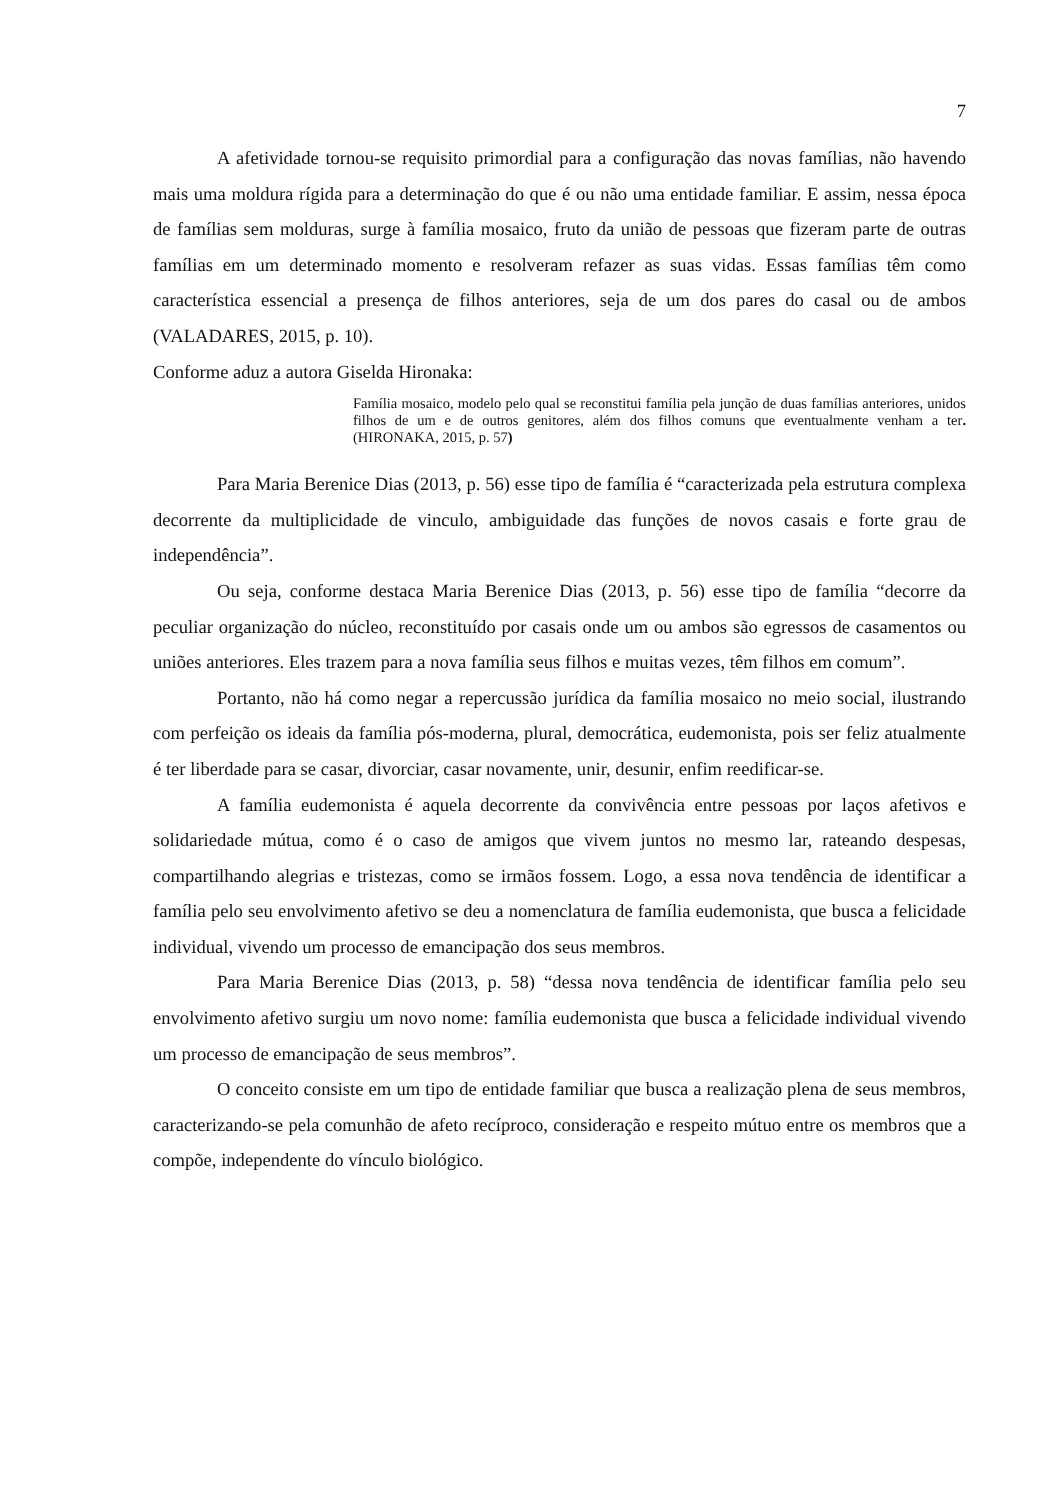7
A afetividade tornou-se requisito primordial para a configuração das novas famílias, não havendo mais uma moldura rígida para a determinação do que é ou não uma entidade familiar. E assim, nessa época de famílias sem molduras, surge à família mosaico, fruto da união de pessoas que fizeram parte de outras famílias em um determinado momento e resolveram refazer as suas vidas. Essas famílias têm como característica essencial a presença de filhos anteriores, seja de um dos pares do casal ou de ambos (VALADARES, 2015, p. 10).
Conforme aduz a autora Giselda Hironaka:
Família mosaico, modelo pelo qual se reconstitui família pela junção de duas famílias anteriores, unidos filhos de um e de outros genitores, além dos filhos comuns que eventualmente venham a ter. (HIRONAKA, 2015, p. 57)
Para Maria Berenice Dias (2013, p. 56) esse tipo de família é “caracterizada pela estrutura complexa decorrente da multiplicidade de vinculo, ambiguidade das funções de novos casais e forte grau de independência”.
Ou seja, conforme destaca Maria Berenice Dias (2013, p. 56) esse tipo de família “decorre da peculiar organização do núcleo, reconstituído por casais onde um ou ambos são egressos de casamentos ou uniões anteriores. Eles trazem para a nova família seus filhos e muitas vezes, têm filhos em comum”.
Portanto, não há como negar a repercussão jurídica da família mosaico no meio social, ilustrando com perfeição os ideais da família pós-moderna, plural, democrática, eudemonista, pois ser feliz atualmente é ter liberdade para se casar, divorciar, casar novamente, unir, desunir, enfim reedificar-se.
A família eudemonista é aquela decorrente da convivência entre pessoas por laços afetivos e solidariedade mútua, como é o caso de amigos que vivem juntos no mesmo lar, rateando despesas, compartilhando alegrias e tristezas, como se irmãos fossem. Logo, a essa nova tendência de identificar a família pelo seu envolvimento afetivo se deu a nomenclatura de família eudemonista, que busca a felicidade individual, vivendo um processo de emancipação dos seus membros.
Para Maria Berenice Dias (2013, p. 58) “dessa nova tendência de identificar família pelo seu envolvimento afetivo surgiu um novo nome: família eudemonista que busca a felicidade individual vivendo um processo de emancipação de seus membros”.
O conceito consiste em um tipo de entidade familiar que busca a realização plena de seus membros, caracterizando-se pela comunhão de afeto recíproco, consideração e respeito mútuo entre os membros que a compõe, independente do vínculo biológico.